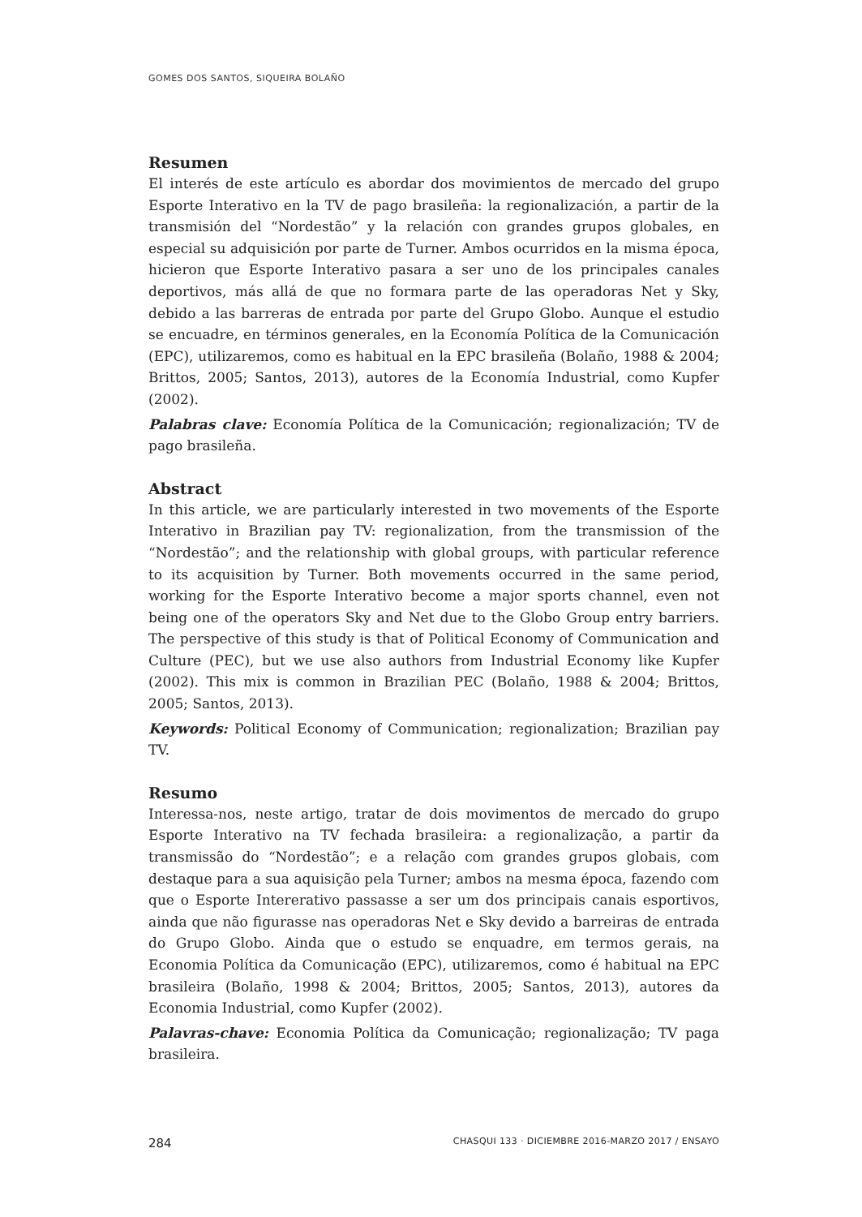GOMES DOS SANTOS, SIQUEIRA BOLAÑO
Resumen
El interés de este artículo es abordar dos movimientos de mercado del grupo Esporte Interativo en la TV de pago brasileña: la regionalización, a partir de la transmisión del “Nordestão” y la relación con grandes grupos globales, en especial su adquisición por parte de Turner. Ambos ocurridos en la misma época, hicieron que Esporte Interativo pasara a ser uno de los principales canales deportivos, más allá de que no formara parte de las operadoras Net y Sky, debido a las barreras de entrada por parte del Grupo Globo. Aunque el estudio se encuadre, en términos generales, en la Economía Política de la Comunicación (EPC), utilizaremos, como es habitual en la EPC brasileña (Bolaño, 1988 & 2004; Brittos, 2005; Santos, 2013), autores de la Economía Industrial, como Kupfer (2002).
Palabras clave: Economía Política de la Comunicación; regionalización; TV de pago brasileña.
Abstract
In this article, we are particularly interested in two movements of the Esporte Interativo in Brazilian pay TV: regionalization, from the transmission of the “Nordestão”; and the relationship with global groups, with particular reference to its acquisition by Turner. Both movements occurred in the same period, working for the Esporte Interativo become a major sports channel, even not being one of the operators Sky and Net due to the Globo Group entry barriers. The perspective of this study is that of Political Economy of Communication and Culture (PEC), but we use also authors from Industrial Economy like Kupfer (2002). This mix is common in Brazilian PEC (Bolaño, 1988 & 2004; Brittos, 2005; Santos, 2013).
Keywords: Political Economy of Communication; regionalization; Brazilian pay TV.
Resumo
Interessa-nos, neste artigo, tratar de dois movimentos de mercado do grupo Esporte Interativo na TV fechada brasileira: a regionalização, a partir da transmissão do “Nordestão”; e a relação com grandes grupos globais, com destaque para a sua aquisição pela Turner; ambos na mesma época, fazendo com que o Esporte Intererativo passasse a ser um dos principais canais esportivos, ainda que não figurasse nas operadoras Net e Sky devido a barreiras de entrada do Grupo Globo. Ainda que o estudo se enquadre, em termos gerais, na Economia Política da Comunicação (EPC), utilizaremos, como é habitual na EPC brasileira (Bolaño, 1998 & 2004; Brittos, 2005; Santos, 2013), autores da Economia Industrial, como Kupfer (2002).
Palavras-chave: Economia Política da Comunicação; regionalização; TV paga brasileira.
284 CHASQUI 133 · DICIEMBRE 2016-MARZO 2017 / ENSAYO